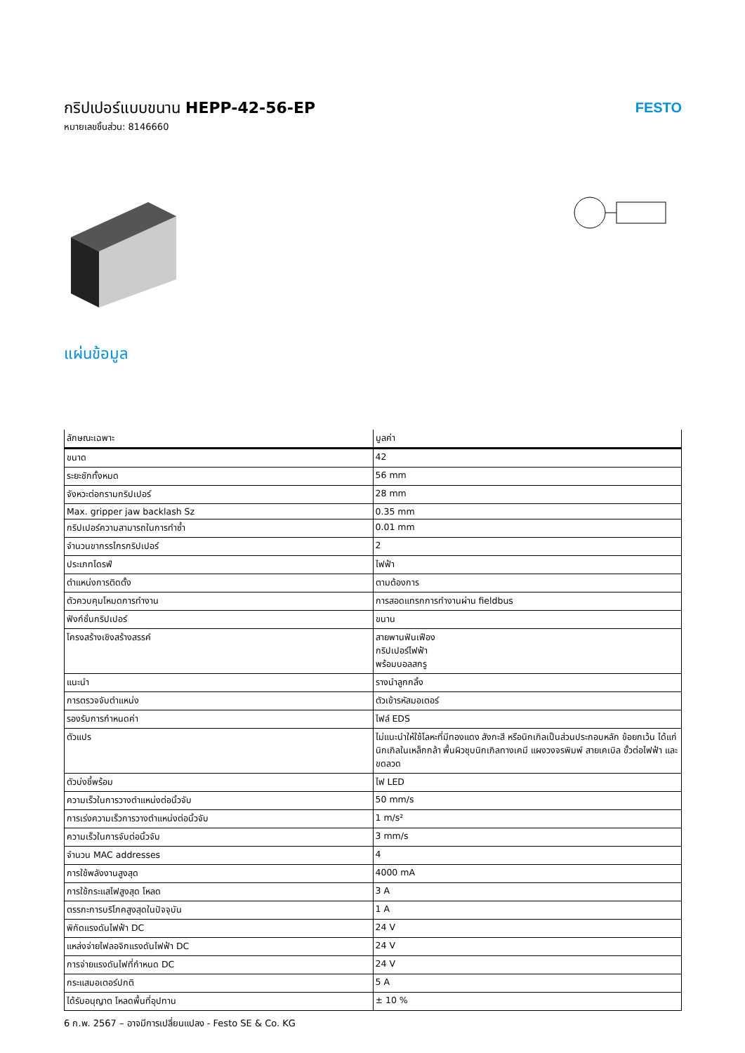กริปเปอร์แบบขนาน HEPP-42-56-EP
หมายเลขชิ้นส่วน: 8146660
FESTO
แผ่นข้อมูล
| ลักษณะเฉพาะ | มูลค่า |
| --- | --- |
| ขนาด | 42 |
| ระยะชักทั้งหมด | 56 mm |
| จังหวะต่อกรามกริปเปอร์ | 28 mm |
| Max. gripper jaw backlash Sz | 0.35 mm |
| กริปเปอร์ความสามารถในการทำซ้ำ | 0.01 mm |
| จำนวนขากรรไกรกริปเปอร์ | 2 |
| ประเภทไดรฟ์ | ไฟฟ้า |
| ตำแหน่งการติดตั้ง | ตามต้องการ |
| ตัวควบคุมโหมดการทำงาน | การสอดแทรกการทำงานผ่าน fieldbus |
| ฟังก์ชั่นกริปเปอร์ | ขนาน |
| โครงสร้างเชิงสร้างสรรค์ | สายพานฟันเฟือง กริปเปอร์ไฟฟ้า พร้อมบอลสกรู |
| แนะนำ | รางนำลูกกลิ้ง |
| การตรวจจับตำแหน่ง | ตัวเข้ารหัสมอเตอร์ |
| รองรับการกำหนดค่า | ไฟล์ EDS |
| ตัวแปร | ไม่แนะนำให้ใช้โลหะที่มีทองแดง สังกะสี หรือนิกเกิลเป็นส่วนประกอบหลัก ข้อยกเว้น ได้แก่ นิกเกิลในเหล็กกล้า พื้นผิวชุบนิกเกิลทางเคมี แผงวงจรพิมพ์ สายเคเบิล ขั้วต่อไฟฟ้า และขดลวด |
| ตัวบ่งชี้พร้อม | ไฟ LED |
| ความเร็วในการวางตำแหน่งต่อนิ้วจับ | 50 mm/s |
| การเร่งความเร็วการวางตำแหน่งต่อนิ้วจับ | 1 m/s² |
| ความเร็วในการจับต่อนิ้วจับ | 3 mm/s |
| จำนวน MAC addresses | 4 |
| การใช้พลังงานสูงสุด | 4000 mA |
| การใช้กระแสไฟสูงสุด โหลด | 3 A |
| ตรรกะการบริโภคสูงสุดในปัจจุบัน | 1 A |
| พิกัดแรงดันไฟฟ้า DC | 24 V |
| แหล่งจ่ายไฟลอจิกแรงดันไฟฟ้า DC | 24 V |
| การจ่ายแรงดันไฟที่กำหนด DC | 24 V |
| กระแสมอเตอร์ปกติ | 5 A |
| ได้รับอนุญาต โหลดพื้นที่อุปทาน | ± 10 % |
6 ก.พ. 2567 – อาจมีการเปลี่ยนแปลง - Festo SE & Co. KG